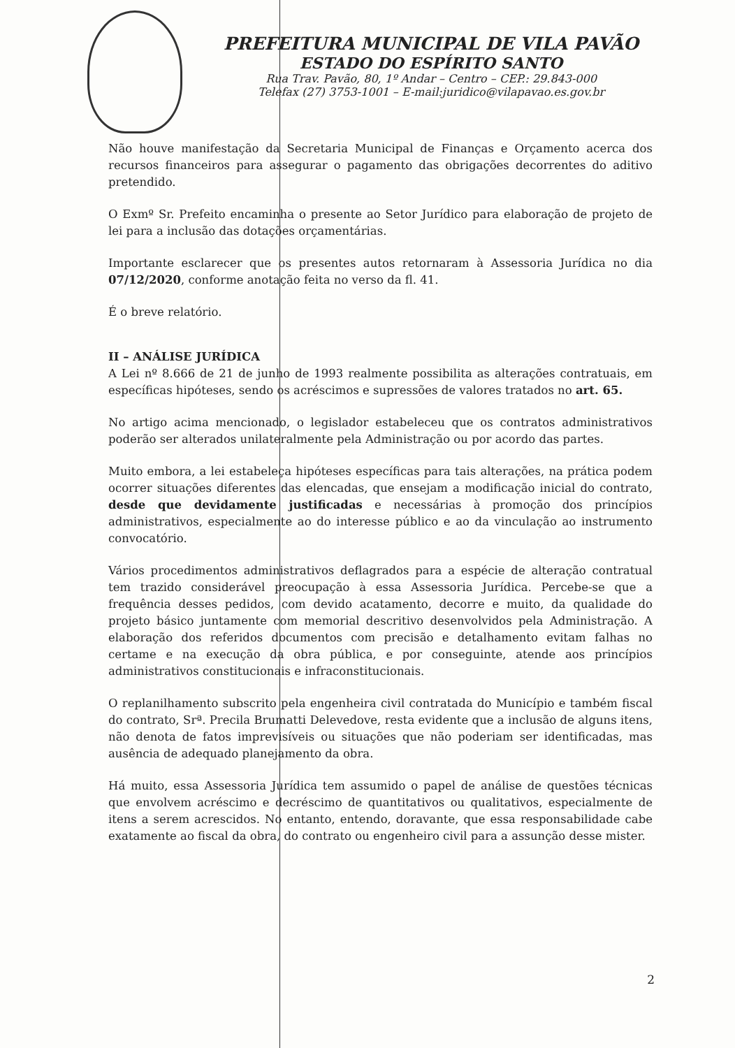PREFEITURA MUNICIPAL DE VILA PAVÃO
ESTADO DO ESPÍRITO SANTO
Rua Trav. Pavão, 80, 1º Andar – Centro – CEP.: 29.843-000
Telefax (27) 3753-1001 – E-mail:juridico@vilapavao.es.gov.br
Não houve manifestação da Secretaria Municipal de Finanças e Orçamento acerca dos recursos financeiros para assegurar o pagamento das obrigações decorrentes do aditivo pretendido.
O Exmº Sr. Prefeito encaminha o presente ao Setor Jurídico para elaboração de projeto de lei para a inclusão das dotações orçamentárias.
Importante esclarecer que os presentes autos retornaram à Assessoria Jurídica no dia 07/12/2020, conforme anotação feita no verso da fl. 41.
É o breve relatório.
II – ANÁLISE JURÍDICA
A Lei nº 8.666 de 21 de junho de 1993 realmente possibilita as alterações contratuais, em específicas hipóteses, sendo os acréscimos e supressões de valores tratados no art. 65.
No artigo acima mencionado, o legislador estabeleceu que os contratos administrativos poderão ser alterados unilateralmente pela Administração ou por acordo das partes.
Muito embora, a lei estabeleça hipóteses específicas para tais alterações, na prática podem ocorrer situações diferentes das elencadas, que ensejam a modificação inicial do contrato, desde que devidamente justificadas e necessárias à promoção dos princípios administrativos, especialmente ao do interesse público e ao da vinculação ao instrumento convocatório.
Vários procedimentos administrativos deflagrados para a espécie de alteração contratual tem trazido considerável preocupação à essa Assessoria Jurídica. Percebe-se que a frequência desses pedidos, com devido acatamento, decorre e muito, da qualidade do projeto básico juntamente com memorial descritivo desenvolvidos pela Administração. A elaboração dos referidos documentos com precisão e detalhamento evitam falhas no certame e na execução da obra pública, e por conseguinte, atende aos princípios administrativos constitucionais e infraconstitucionais.
O replanilhamento subscrito pela engenheira civil contratada do Município e também fiscal do contrato, Srª. Precila Brumatti Delevedove, resta evidente que a inclusão de alguns itens, não denota de fatos imprevisíveis ou situações que não poderiam ser identificadas, mas ausência de adequado planejamento da obra.
Há muito, essa Assessoria Jurídica tem assumido o papel de análise de questões técnicas que envolvem acréscimo e decréscimo de quantitativos ou qualitativos, especialmente de itens a serem acrescidos. No entanto, entendo, doravante, que essa responsabilidade cabe exatamente ao fiscal da obra, do contrato ou engenheiro civil para a assunção desse mister.
2